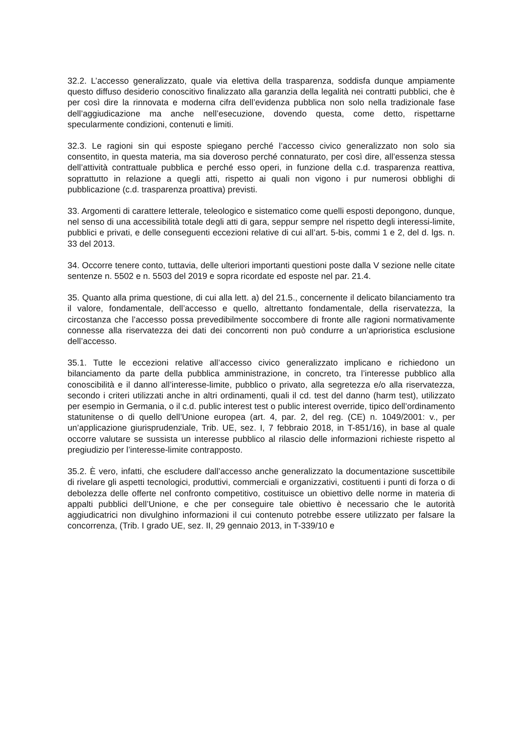32.2. L’accesso generalizzato, quale via elettiva della trasparenza, soddisfa dunque ampiamente questo diffuso desiderio conoscitivo finalizzato alla garanzia della legalità nei contratti pubblici, che è per così dire la rinnovata e moderna cifra dell’evidenza pubblica non solo nella tradizionale fase dell’aggiudicazione ma anche nell’esecuzione, dovendo questa, come detto, rispettarne specularmente condizioni, contenuti e limiti.
32.3. Le ragioni sin qui esposte spiegano perché l’accesso civico generalizzato non solo sia consentito, in questa materia, ma sia doveroso perché connaturato, per così dire, all’essenza stessa dell’attività contrattuale pubblica e perché esso operi, in funzione della c.d. trasparenza reattiva, soprattutto in relazione a quegli atti, rispetto ai quali non vigono i pur numerosi obblighi di pubblicazione (c.d. trasparenza proattiva) previsti.
33. Argomenti di carattere letterale, teleologico e sistematico come quelli esposti depongono, dunque, nel senso di una accessibilità totale degli atti di gara, seppur sempre nel rispetto degli interessi-limite, pubblici e privati, e delle conseguenti eccezioni relative di cui all’art. 5-bis, commi 1 e 2, del d. lgs. n. 33 del 2013.
34. Occorre tenere conto, tuttavia, delle ulteriori importanti questioni poste dalla V sezione nelle citate sentenze n. 5502 e n. 5503 del 2019 e sopra ricordate ed esposte nel par. 21.4.
35. Quanto alla prima questione, di cui alla lett. a) del 21.5., concernente il delicato bilanciamento tra il valore, fondamentale, dell’accesso e quello, altrettanto fondamentale, della riservatezza, la circostanza che l’accesso possa prevedibilmente soccombere di fronte alle ragioni normativamente connesse alla riservatezza dei dati dei concorrenti non può condurre a un’aprioristica esclusione dell’accesso.
35.1. Tutte le eccezioni relative all’accesso civico generalizzato implicano e richiedono un bilanciamento da parte della pubblica amministrazione, in concreto, tra l’interesse pubblico alla conoscibilità e il danno all’interesse-limite, pubblico o privato, alla segretezza e/o alla riservatezza, secondo i criteri utilizzati anche in altri ordinamenti, quali il cd. test del danno (harm test), utilizzato per esempio in Germania, o il c.d. public interest test o public interest override, tipico dell’ordinamento statunitense o di quello dell’Unione europea (art. 4, par. 2, del reg. (CE) n. 1049/2001: v., per un’applicazione giurisprudenziale, Trib. UE, sez. I, 7 febbraio 2018, in T-851/16), in base al quale occorre valutare se sussista un interesse pubblico al rilascio delle informazioni richieste rispetto al pregiudizio per l’interesse-limite contrapposto.
35.2. È vero, infatti, che escludere dall’accesso anche generalizzato la documentazione suscettibile di rivelare gli aspetti tecnologici, produttivi, commerciali e organizzativi, costituenti i punti di forza o di debolezza delle offerte nel confronto competitivo, costituisce un obiettivo delle norme in materia di appalti pubblici dell’Unione, e che per conseguire tale obiettivo è necessario che le autorità aggiudicatrici non divulghino informazioni il cui contenuto potrebbe essere utilizzato per falsare la concorrenza, (Trib. I grado UE, sez. II, 29 gennaio 2013, in T-339/10 e